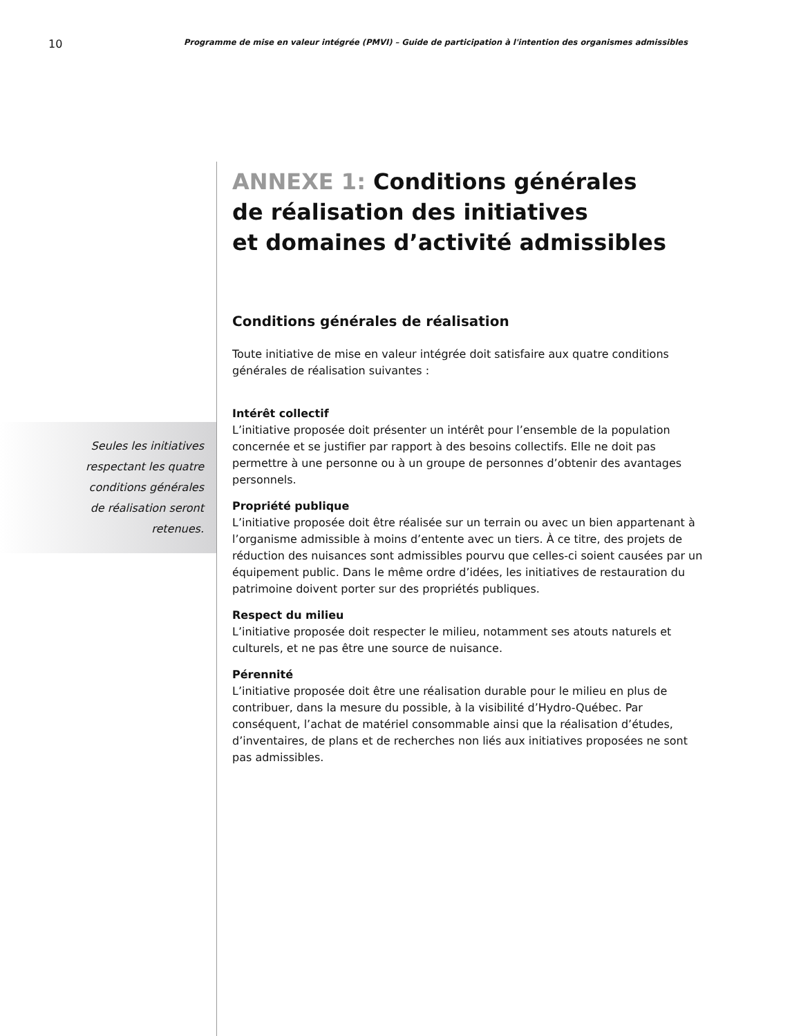10 Programme de mise en valeur intégrée (PMVI) – Guide de participation à l'intention des organismes admissibles
Seules les initiatives
respectant les quatre
conditions générales
de réalisation seront
retenues.
ANNEXE 1: Conditions générales
de réalisation des initiatives
et domaines d’activité admissibles
Conditions générales de réalisation
Toute initiative de mise en valeur intégrée doit satisfaire aux quatre conditions générales de réalisation suivantes :
Intérêt collectif
L’initiative proposée doit présenter un intérêt pour l’ensemble de la population concernée et se justifier par rapport à des besoins collectifs. Elle ne doit pas permettre à une personne ou à un groupe de personnes d’obtenir des avantages personnels.
Propriété publique
L’initiative proposée doit être réalisée sur un terrain ou avec un bien appartenant à l’organisme admissible à moins d’entente avec un tiers. À ce titre, des projets de réduction des nuisances sont admissibles pourvu que celles-ci soient causées par un équipement public. Dans le même ordre d’idées, les initiatives de restauration du patrimoine doivent porter sur des propriétés publiques.
Respect du milieu
L’initiative proposée doit respecter le milieu, notamment ses atouts naturels et culturels, et ne pas être une source de nuisance.
Pérennité
L’initiative proposée doit être une réalisation durable pour le milieu en plus de contribuer, dans la mesure du possible, à la visibilité d’Hydro-Québec. Par conséquent, l’achat de matériel consommable ainsi que la réalisation d’études, d’inventaires, de plans et de recherches non liés aux initiatives proposées ne sont pas admissibles.